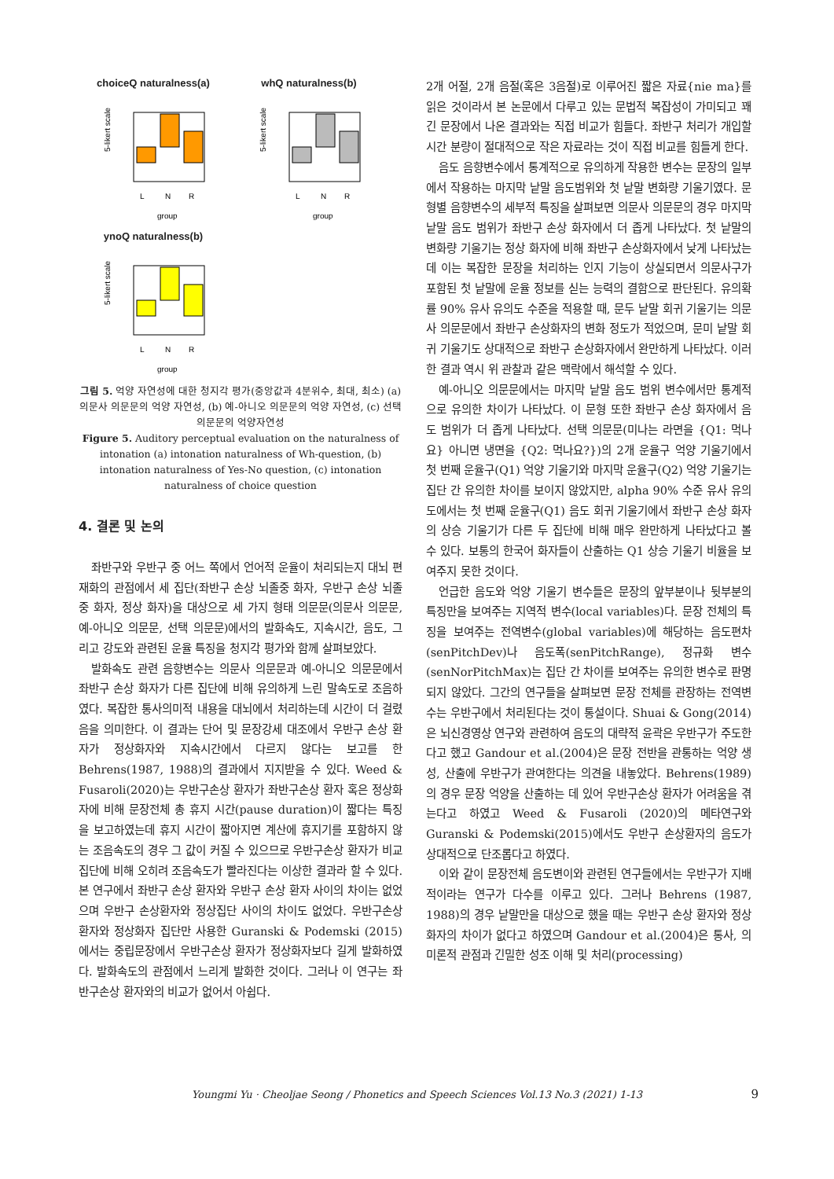choiceQ naturalness(a)
5-likert scale
L
N
R
group
whQ naturalness(b)
5-likert scale
L
N
R
group
ynoQ naturalness(b)
5-likert scale
L
N
R
group
그림 5. 억양 자연성에 대한 청지각 평가(중앙값과 4분위수, 최대, 최소) (a) 의문사 의문문의 억양 자연성, (b) 예-아니오 의문문의 억양 자연성, (c) 선택의문문의 억양자연성
Figure 5. Auditory perceptual evaluation on the naturalness of intonation (a) intonation naturalness of Wh-question, (b) intonation naturalness of Yes-No question, (c) intonation naturalness of choice question
4. 결론 및 논의
좌반구와 우반구 중 어느 쪽에서 언어적 운율이 처리되는지 대뇌 편재화의 관점에서 세 집단(좌반구 손상 뇌졸중 화자, 우반구 손상 뇌졸중 화자, 정상 화자)을 대상으로 세 가지 형태 의문문(의문사 의문문, 예-아니오 의문문, 선택 의문문)에서의 발화속도, 지속시간, 음도, 그리고 강도와 관련된 운율 특징을 청지각 평가와 함께 살펴보았다.
발화속도 관련 음향변수는 의문사 의문문과 예-아니오 의문문에서 좌반구 손상 화자가 다른 집단에 비해 유의하게 느린 말속도로 조음하였다. 복잡한 통사의미적 내용을 대뇌에서 처리하는데 시간이 더 걸렸음을 의미한다. 이 결과는 단어 및 문장강세 대조에서 우반구 손상 환자가 정상화자와 지속시간에서 다르지 않다는 보고를 한 Behrens(1987, 1988)의 결과에서 지지받을 수 있다. Weed & Fusaroli(2020)는 우반구손상 환자가 좌반구손상 환자 혹은 정상화자에 비해 문장전체 총 휴지 시간(pause duration)이 짧다는 특징을 보고하였는데 휴지 시간이 짧아지면 계산에 휴지기를 포함하지 않는 조음속도의 경우 그 값이 커질 수 있으므로 우반구손상 환자가 비교집단에 비해 오히려 조음속도가 빨라진다는 이상한 결과라 할 수 있다. 본 연구에서 좌반구 손상 환자와 우반구 손상 환자 사이의 차이는 없었으며 우반구 손상환자와 정상집단 사이의 차이도 없었다. 우반구손상 환자와 정상화자 집단만 사용한 Guranski & Podemski (2015)에서는 중립문장에서 우반구손상 환자가 정상화자보다 길게 발화하였다. 발화속도의 관점에서 느리게 발화한 것이다. 그러나 이 연구는 좌반구손상 환자와의 비교가 없어서 아쉽다.
2개 어절, 2개 음절(혹은 3음절)로 이루어진 짧은 자료{nie ma}를 읽은 것이라서 본 논문에서 다루고 있는 문법적 복잡성이 가미되고 꽤 긴 문장에서 나온 결과와는 직접 비교가 힘들다. 좌반구 처리가 개입할 시간 분량이 절대적으로 작은 자료라는 것이 직접 비교를 힘들게 한다.
음도 음향변수에서 통계적으로 유의하게 작용한 변수는 문장의 일부에서 작용하는 마지막 낱말 음도범위와 첫 낱말 변화량 기울기였다. 문형별 음향변수의 세부적 특징을 살펴보면 의문사 의문문의 경우 마지막 낱말 음도 범위가 좌반구 손상 화자에서 더 좁게 나타났다. 첫 낱말의 변화량 기울기는 정상 화자에 비해 좌반구 손상화자에서 낮게 나타났는데 이는 복잡한 문장을 처리하는 인지 기능이 상실되면서 의문사구가 포함된 첫 낱말에 운율 정보를 싣는 능력의 결함으로 판단된다. 유의확률 90% 유사 유의도 수준을 적용할 때, 문두 낱말 회귀 기울기는 의문사 의문문에서 좌반구 손상화자의 변화 정도가 적었으며, 문미 낱말 회귀 기울기도 상대적으로 좌반구 손상화자에서 완만하게 나타났다. 이러한 결과 역시 위 관찰과 같은 맥락에서 해석할 수 있다.
예-아니오 의문문에서는 마지막 낱말 음도 범위 변수에서만 통계적으로 유의한 차이가 나타났다. 이 문형 또한 좌반구 손상 화자에서 음도 범위가 더 좁게 나타났다. 선택 의문문(미나는 라면을 {Q1: 먹나요} 아니면 냉면을 {Q2: 먹나요?})의 2개 운율구 억양 기울기에서 첫 번째 운율구(Q1) 억양 기울기와 마지막 운율구(Q2) 억양 기울기는 집단 간 유의한 차이를 보이지 않았지만, alpha 90% 수준 유사 유의도에서는 첫 번째 운율구(Q1) 음도 회귀 기울기에서 좌반구 손상 화자의 상승 기울기가 다른 두 집단에 비해 매우 완만하게 나타났다고 볼 수 있다. 보통의 한국어 화자들이 산출하는 Q1 상승 기울기 비율을 보여주지 못한 것이다.
언급한 음도와 억양 기울기 변수들은 문장의 앞부분이나 뒷부분의 특징만을 보여주는 지역적 변수(local variables)다. 문장 전체의 특징을 보여주는 전역변수(global variables)에 해당하는 음도편차(senPitchDev)나 음도폭(senPitchRange), 정규화 변수(senNorPitchMax)는 집단 간 차이를 보여주는 유의한 변수로 판명되지 않았다. 그간의 연구들을 살펴보면 문장 전체를 관장하는 전역변수는 우반구에서 처리된다는 것이 통설이다. Shuai & Gong(2014)은 뇌신경영상 연구와 관련하여 음도의 대략적 윤곽은 우반구가 주도한다고 했고 Gandour et al.(2004)은 문장 전반을 관통하는 억양 생성, 산출에 우반구가 관여한다는 의견을 내놓았다. Behrens(1989)의 경우 문장 억양을 산출하는 데 있어 우반구손상 환자가 어려움을 겪는다고 하였고 Weed & Fusaroli (2020)의 메타연구와 Guranski & Podemski(2015)에서도 우반구 손상환자의 음도가 상대적으로 단조롭다고 하였다.
이와 같이 문장전체 음도변이와 관련된 연구들에서는 우반구가 지배적이라는 연구가 다수를 이루고 있다. 그러나 Behrens (1987, 1988)의 경우 낱말만을 대상으로 했을 때는 우반구 손상 환자와 정상화자의 차이가 없다고 하였으며 Gandour et al.(2004)은 통사, 의미론적 관점과 긴밀한 성조 이해 및 처리(processing)
Youngmi Yu · Cheoljae Seong / Phonetics and Speech Sciences Vol.13 No.3 (2021) 1-13 9